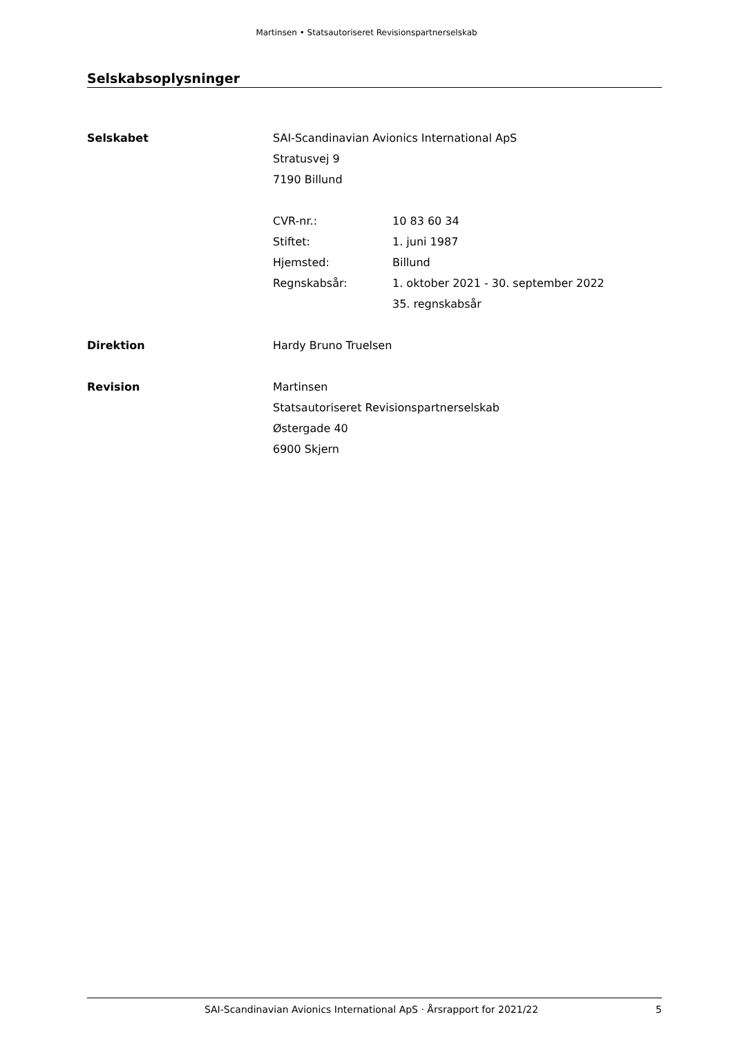Martinsen • Statsautoriseret Revisionspartnerselskab
Selskabsoplysninger
Selskabet SAI-Scandinavian Avionics International ApS
Stratusvej 9
7190 Billund
CVR-nr.: 10 83 60 34
Stiftet: 1. juni 1987
Hjemsted: Billund
Regnskabsår: 1. oktober 2021 - 30. september 2022
35. regnskabsår
Direktion Hardy Bruno Truelsen
Revision Martinsen
Statsautoriseret Revisionspartnerselskab
Østergade 40
6900 Skjern
SAI-Scandinavian Avionics International ApS · Årsrapport for 2021/22
5